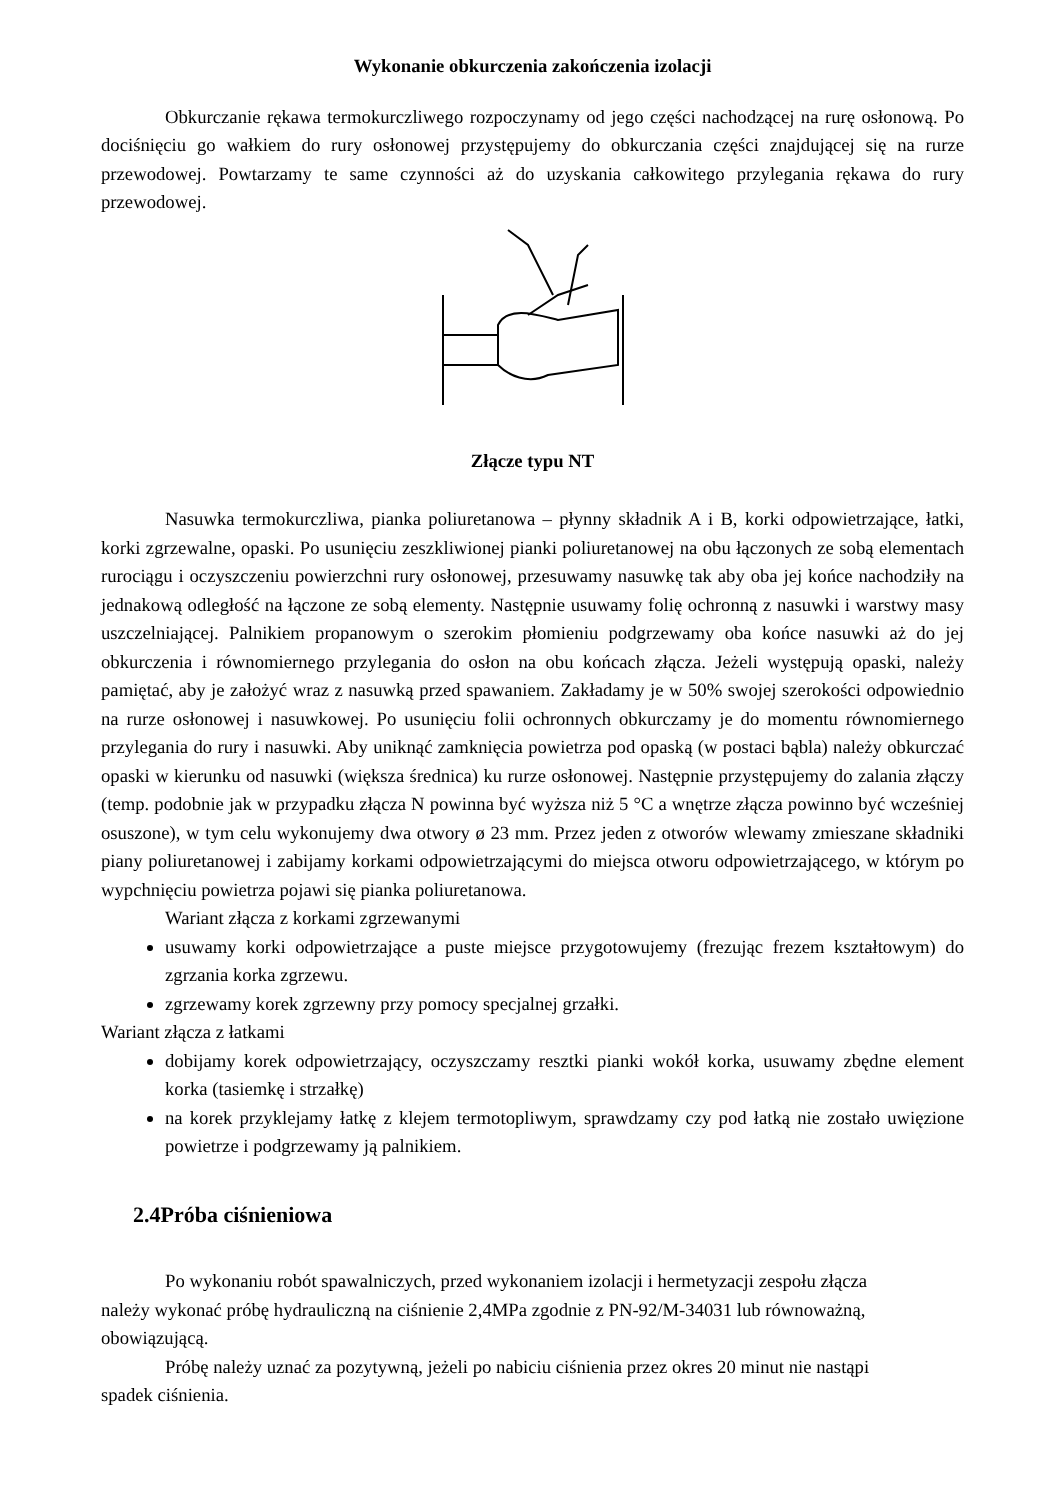Wykonanie obkurczenia zakończenia izolacji
Obkurczanie rękawa termokurczliwego rozpoczynamy od jego części nachodzącej na rurę osłonową. Po dociśnięciu go wałkiem do rury osłonowej przystępujemy do obkurczania części znajdującej się na rurze przewodowej. Powtarzamy te same czynności aż do uzyskania całkowitego przylegania rękawa do rury przewodowej.
Złącze typu NT
Nasuwka termokurczliwa, pianka poliuretanowa – płynny składnik A i B, korki odpowietrzające, łatki, korki zgrzewalne, opaski. Po usunięciu zeszkliwionej pianki poliuretanowej na obu łączonych ze sobą elementach rurociągu i oczyszczeniu powierzchni rury osłonowej, przesuwamy nasuwkę tak aby oba jej końce nachodziły na jednakową odległość na łączone ze sobą elementy. Następnie usuwamy folię ochronną z nasuwki i warstwy masy uszczelniającej. Palnikiem propanowym o szerokim płomieniu podgrzewamy oba końce nasuwki aż do jej obkurczenia i równomiernego przylegania do osłon na obu końcach złącza. Jeżeli występują opaski, należy pamiętać, aby je założyć wraz z nasuwką przed spawaniem. Zakładamy je w 50% swojej szerokości odpowiednio na rurze osłonowej i nasuwkowej. Po usunięciu folii ochronnych obkurczamy je do momentu równomiernego przylegania do rury i nasuwki. Aby uniknąć zamknięcia powietrza pod opaską (w postaci bąbla) należy obkurczać opaski w kierunku od nasuwki (większa średnica) ku rurze osłonowej. Następnie przystępujemy do zalania złączy (temp. podobnie jak w przypadku złącza N powinna być wyższa niż 5 °C a wnętrze złącza powinno być wcześniej osuszone), w tym celu wykonujemy dwa otwory ø 23 mm. Przez jeden z otworów wlewamy zmieszane składniki piany poliuretanowej i zabijamy korkami odpowietrzającymi do miejsca otworu odpowietrzającego, w którym po wypchnięciu powietrza pojawi się pianka poliuretanowa.
Wariant złącza z korkami zgrzewanymi
usuwamy korki odpowietrzające a puste miejsce przygotowujemy (frezując frezem kształtowym) do zgrzania korka zgrzewu.
zgrzewamy korek zgrzewny przy pomocy specjalnej grzałki.
Wariant złącza z łatkami
dobijamy korek odpowietrzający, oczyszczamy resztki pianki wokół korka, usuwamy zbędne element korka (tasiemkę i strzałkę)
na korek przyklejamy łatkę z klejem termotopliwym, sprawdzamy czy pod łatką nie zostało uwięzione powietrze i podgrzewamy ją palnikiem.
2.4Próba ciśnieniowa
Po wykonaniu robót spawalniczych, przed wykonaniem izolacji i hermetyzacji zespołu złącza należy wykonać próbę hydrauliczną na ciśnienie 2,4MPa zgodnie z PN-92/M-34031 lub równoważną, obowiązującą.
Próbę należy uznać za pozytywną, jeżeli po nabiciu ciśnienia przez okres 20 minut nie nastąpi spadek ciśnienia.